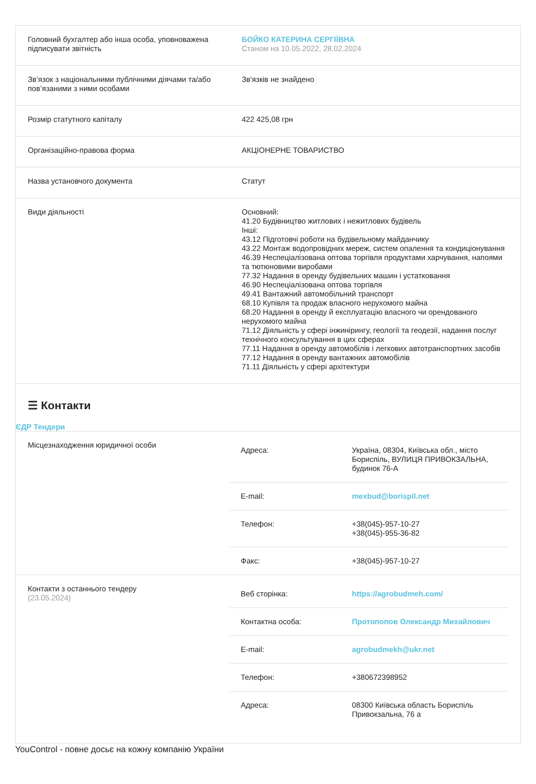| Головний бухгалтер або інша особа, уповноважена підписувати звітність | БОЙКО КАТЕРИНА СЕРГІЇВНА Станом на 10.05.2022, 28.02.2024 |
| Зв’язок з національними публічними діячами та/або пов’язаними з ними особами | Зв'язків не знайдено |
| Розмір статутного капіталу | 422 425,08 грн |
| Організаційно-правова форма | АКЦІОНЕРНЕ ТОВАРИСТВО |
| Назва установчого документа | Статут |
| Види діяльності | Основний: 41.20 Будівництво житлових і нежитлових будівель Інші: 43.12 Підготовчі роботи на будівельному майданчику 43.22 Монтаж водопровідних мереж, систем опалення та кондиціонування 46.39 Неспеціалізована оптова торгівля продуктами харчування, напоями та тютюновими виробами 77.32 Надання в оренду будівельних машин і устатковання 46.90 Неспеціалізована оптова торгівля 49.41 Вантажний автомобільний транспорт 68.10 Купівля та продаж власного нерухомого майна 68.20 Надання в оренду й експлуатацію власного чи орендованого нерухомого майна 71.12 Діяльність у сфері інжинірингу, геології та геодезії, надання послуг технічного консультування в цих сферах 77.11 Надання в оренду автомобілів і легкових автотранспортних засобів 77.12 Надання в оренду вантажних автомобілів 71.11 Діяльність у сфері архітектури |
☰ Контакти
ЄДР Тендери
| Місцезнаходження юридичної особи | / Адреса: / Україна, 08304, Київська обл., місто Бориспіль, ВУЛИЦЯ ПРИВОКЗАЛЬНА, будинок 76-А / / E-mail: / mexbud@borispil.net / / Телефон: / +38(045)-957-10-27 +38(045)-955-36-82 / / Факс: / +38(045)-957-10-27 / |
| Контакти з останнього тендеру (23.05.2024) | / Веб сторінка: / https://agrobudmeh.com/ / / Контактна особа: / Протопопов Олександр Михайлович / / E-mail: / agrobudmekh@ukr.net / / Телефон: / +380672398952 / / Адреса: / 08300 Київська область Бориспіль Привокзальна, 76 а / |
YouControl - повне досьє на кожну компанію України